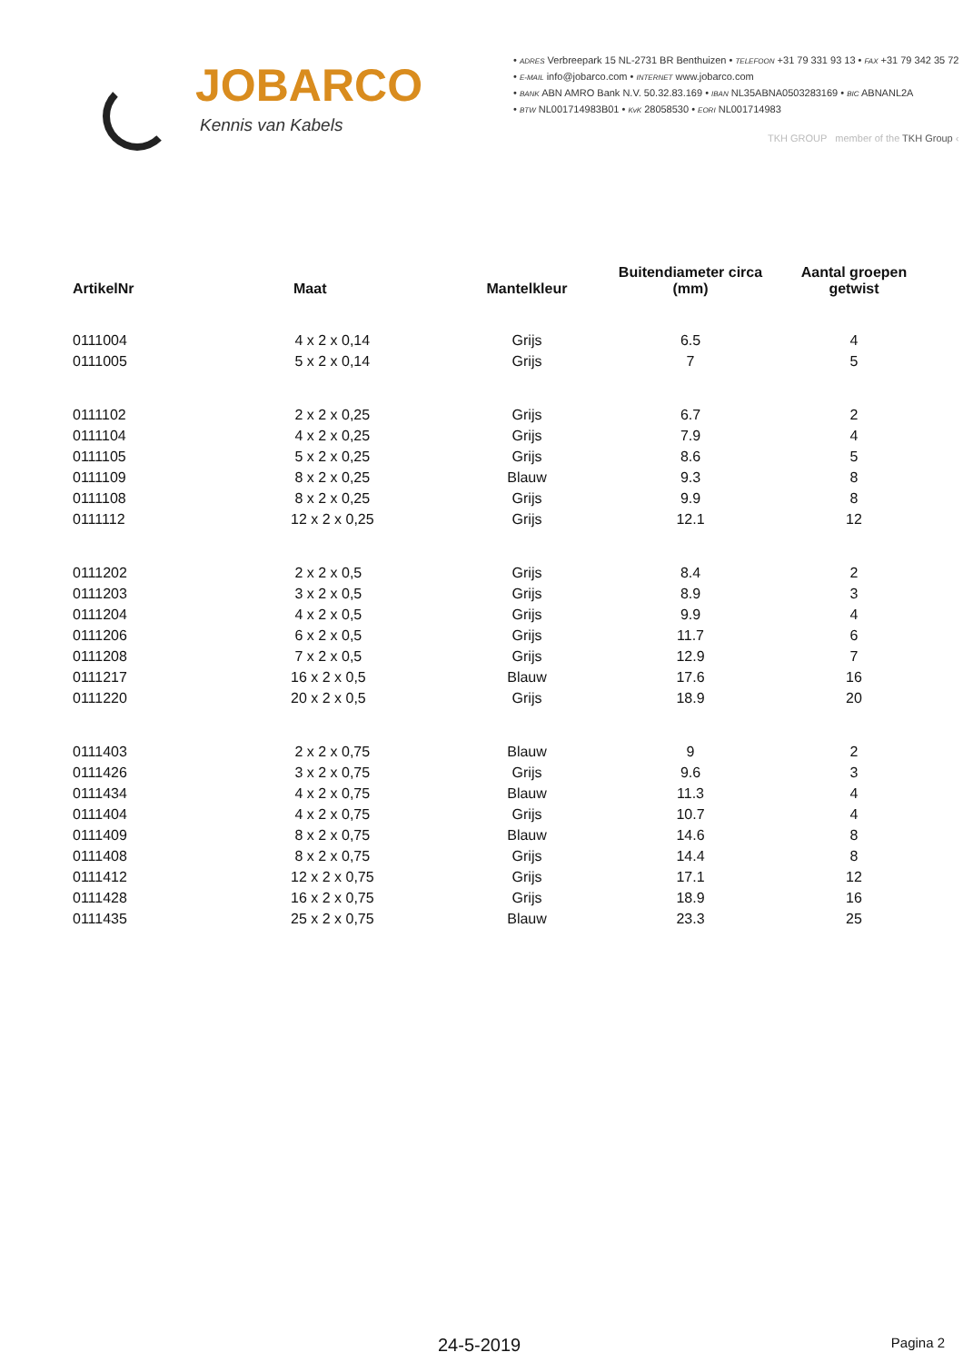JOBARCO
Kennis van Kabels
• ADRES Verbreepark 15 NL-2731 BR Benthuizen • TELEFOON +31 79 331 93 13 • FAX +31 79 342 35 72
• E-MAIL info@jobarco.com • INTERNET www.jobarco.com
• BANK ABN AMRO Bank N.V. 50.32.83.169 • IBAN NL35ABNA0503283169 • BIC ABNANL2A
• BTW NL001714983B01 • KvK 28058530 • EORI NL001714983
TKH GROUP member of the TKH Group ‹
| ArtikelNr | Maat | Mantelkleur | Buitendiameter circa (mm) | Aantal groepen getwist |
| --- | --- | --- | --- | --- |
| 0111004 | 4 x 2 x 0,14 | Grijs | 6.5 | 4 |
| 0111005 | 5 x 2 x 0,14 | Grijs | 7 | 5 |
| 0111102 | 2 x 2 x 0,25 | Grijs | 6.7 | 2 |
| 0111104 | 4 x 2 x 0,25 | Grijs | 7.9 | 4 |
| 0111105 | 5 x 2 x 0,25 | Grijs | 8.6 | 5 |
| 0111109 | 8 x 2 x 0,25 | Blauw | 9.3 | 8 |
| 0111108 | 8 x 2 x 0,25 | Grijs | 9.9 | 8 |
| 0111112 | 12 x 2 x 0,25 | Grijs | 12.1 | 12 |
| 0111202 | 2 x 2 x 0,5 | Grijs | 8.4 | 2 |
| 0111203 | 3 x 2 x 0,5 | Grijs | 8.9 | 3 |
| 0111204 | 4 x 2 x 0,5 | Grijs | 9.9 | 4 |
| 0111206 | 6 x 2 x 0,5 | Grijs | 11.7 | 6 |
| 0111208 | 7 x 2 x 0,5 | Grijs | 12.9 | 7 |
| 0111217 | 16 x 2 x 0,5 | Blauw | 17.6 | 16 |
| 0111220 | 20 x 2 x 0,5 | Grijs | 18.9 | 20 |
| 0111403 | 2 x 2 x 0,75 | Blauw | 9 | 2 |
| 0111426 | 3 x 2 x 0,75 | Grijs | 9.6 | 3 |
| 0111434 | 4 x 2 x 0,75 | Blauw | 11.3 | 4 |
| 0111404 | 4 x 2 x 0,75 | Grijs | 10.7 | 4 |
| 0111409 | 8 x 2 x 0,75 | Blauw | 14.6 | 8 |
| 0111408 | 8 x 2 x 0,75 | Grijs | 14.4 | 8 |
| 0111412 | 12 x 2 x 0,75 | Grijs | 17.1 | 12 |
| 0111428 | 16 x 2 x 0,75 | Grijs | 18.9 | 16 |
| 0111435 | 25 x 2 x 0,75 | Blauw | 23.3 | 25 |
24-5-2019 Pagina 2